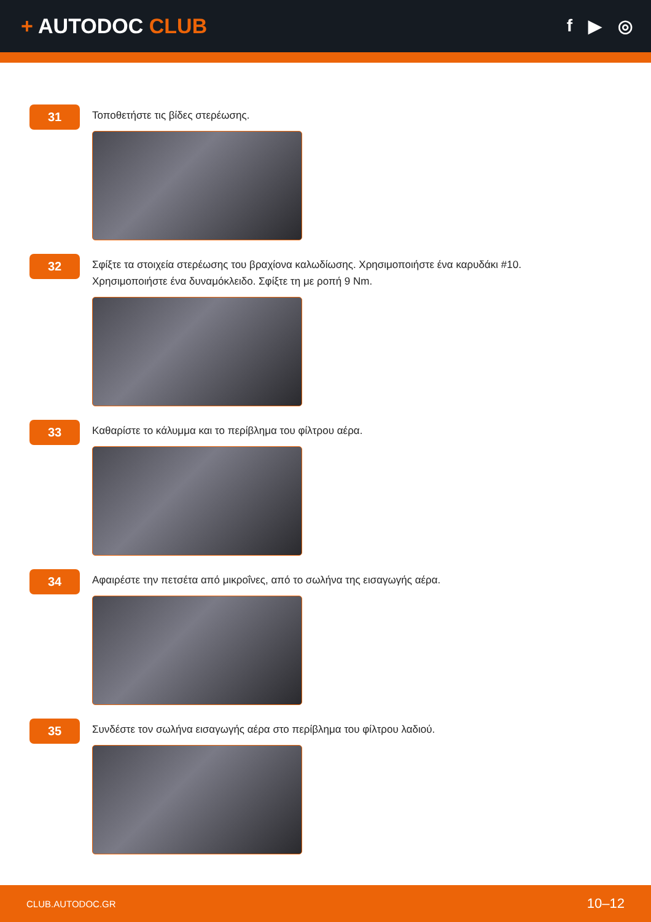+ AUTODOC CLUB
f ▶ ◎
31
Τοποθετήστε τις βίδες στερέωσης.
32
Σφίξτε τα στοιχεία στερέωσης του βραχίονα καλωδίωσης. Χρησιμοποιήστε ένα καρυδάκι #10. Χρησιμοποιήστε ένα δυναμόκλειδο. Σφίξτε τη με ροπή 9 Nm.
33
Καθαρίστε το κάλυμμα και το περίβλημα του φίλτρου αέρα.
34
Αφαιρέστε την πετσέτα από μικροΐνες, από το σωλήνα της εισαγωγής αέρα.
35
Συνδέστε τον σωλήνα εισαγωγής αέρα στο περίβλημα του φίλτρου λαδιού.
CLUB.AUTODOC.GR 10–12